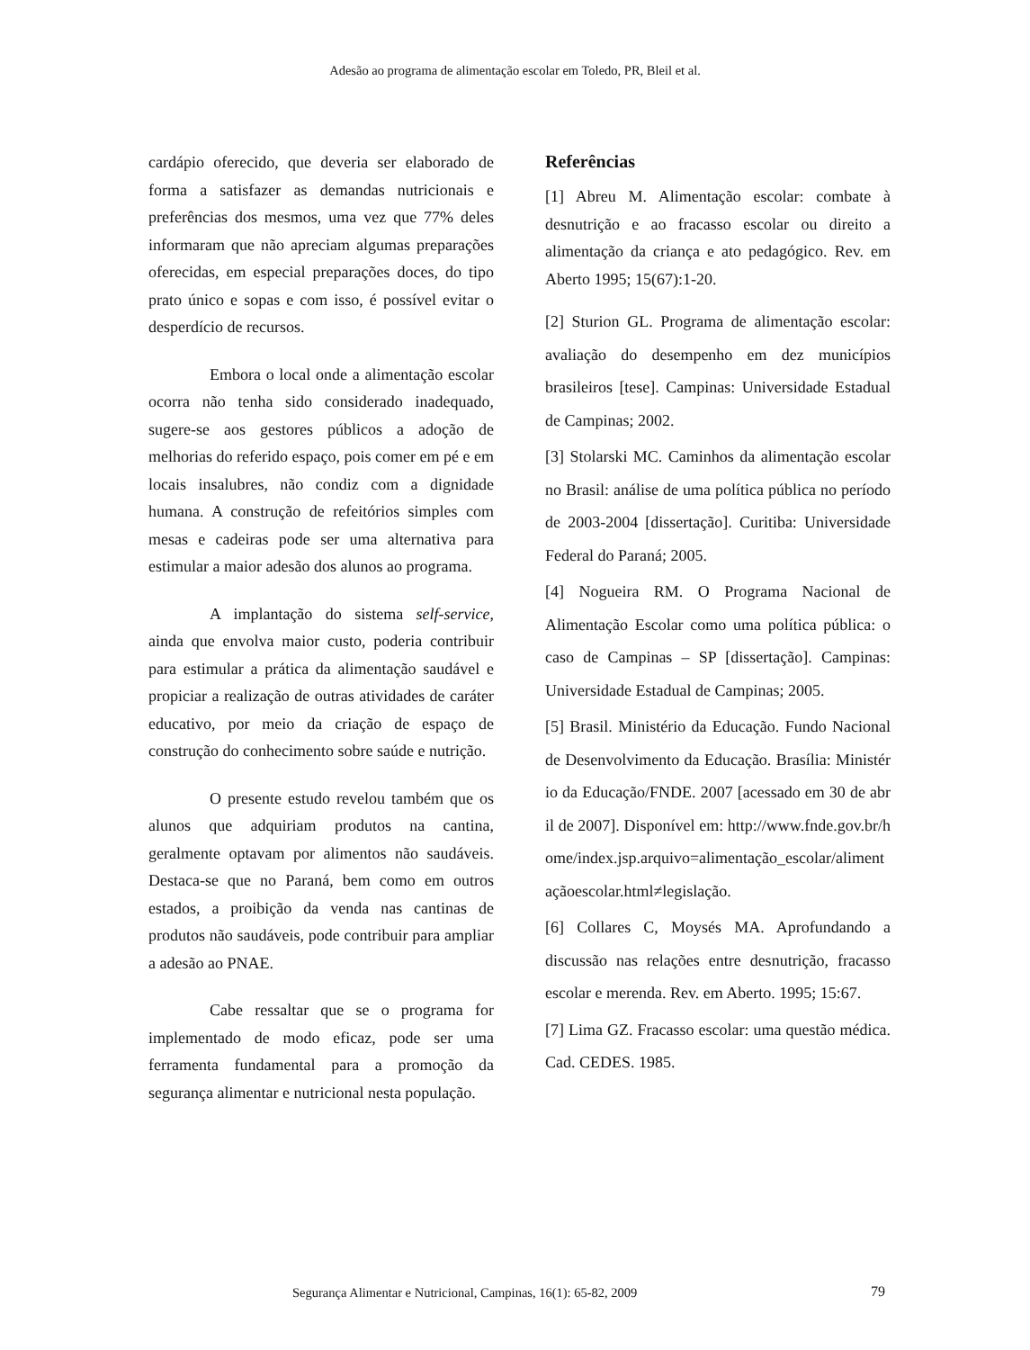Adesão ao programa de alimentação escolar em Toledo, PR, Bleil et al.
cardápio oferecido, que deveria ser elaborado de forma a satisfazer as demandas nutricionais e preferências dos mesmos, uma vez que 77% deles informaram que não apreciam algumas preparações oferecidas, em especial preparações doces, do tipo prato único e sopas e com isso, é possível evitar o desperdício de recursos.
Embora o local onde a alimentação escolar ocorra não tenha sido considerado inadequado, sugere-se aos gestores públicos a adoção de melhorias do referido espaço, pois comer em pé e em locais insalubres, não condiz com a dignidade humana. A construção de refeitórios simples com mesas e cadeiras pode ser uma alternativa para estimular a maior adesão dos alunos ao programa.
A implantação do sistema self-service, ainda que envolva maior custo, poderia contribuir para estimular a prática da alimentação saudável e propiciar a realização de outras atividades de caráter educativo, por meio da criação de espaço de construção do conhecimento sobre saúde e nutrição.
O presente estudo revelou também que os alunos que adquiriam produtos na cantina, geralmente optavam por alimentos não saudáveis. Destaca-se que no Paraná, bem como em outros estados, a proibição da venda nas cantinas de produtos não saudáveis, pode contribuir para ampliar a adesão ao PNAE.
Cabe ressaltar que se o programa for implementado de modo eficaz, pode ser uma ferramenta fundamental para a promoção da segurança alimentar e nutricional nesta população.
Referências
[1] Abreu M. Alimentação escolar: combate à desnutrição e ao fracasso escolar ou direito a alimentação da criança e ato pedagógico. Rev. em Aberto 1995; 15(67):1-20.
[2] Sturion GL. Programa de alimentação escolar: avaliação do desempenho em dez municípios brasileiros [tese]. Campinas: Universidade Estadual de Campinas; 2002.
[3] Stolarski MC. Caminhos da alimentação escolar no Brasil: análise de uma política pública no período de 2003-2004 [dissertação]. Curitiba: Universidade Federal do Paraná; 2005.
[4] Nogueira RM. O Programa Nacional de Alimentação Escolar como uma política pública: o caso de Campinas – SP [dissertação]. Campinas: Universidade Estadual de Campinas; 2005.
[5] Brasil. Ministério da Educação. Fundo Nacional de Desenvolvimento da Educação. Brasília: Ministério da Educação/FNDE. 2007 [acessado em 30 de abril de 2007]. Disponível em: http://www.fnde.gov.br/home/index.jsp.arquivo=alimentação_escolar/alimentaçãoescolar.html≠legislação.
[6] Collares C, Moysés MA. Aprofundando a discussão nas relações entre desnutrição, fracasso escolar e merenda. Rev. em Aberto. 1995; 15:67.
[7] Lima GZ. Fracasso escolar: uma questão médica. Cad. CEDES. 1985.
Segurança Alimentar e Nutricional, Campinas, 16(1): 65-82, 2009
79